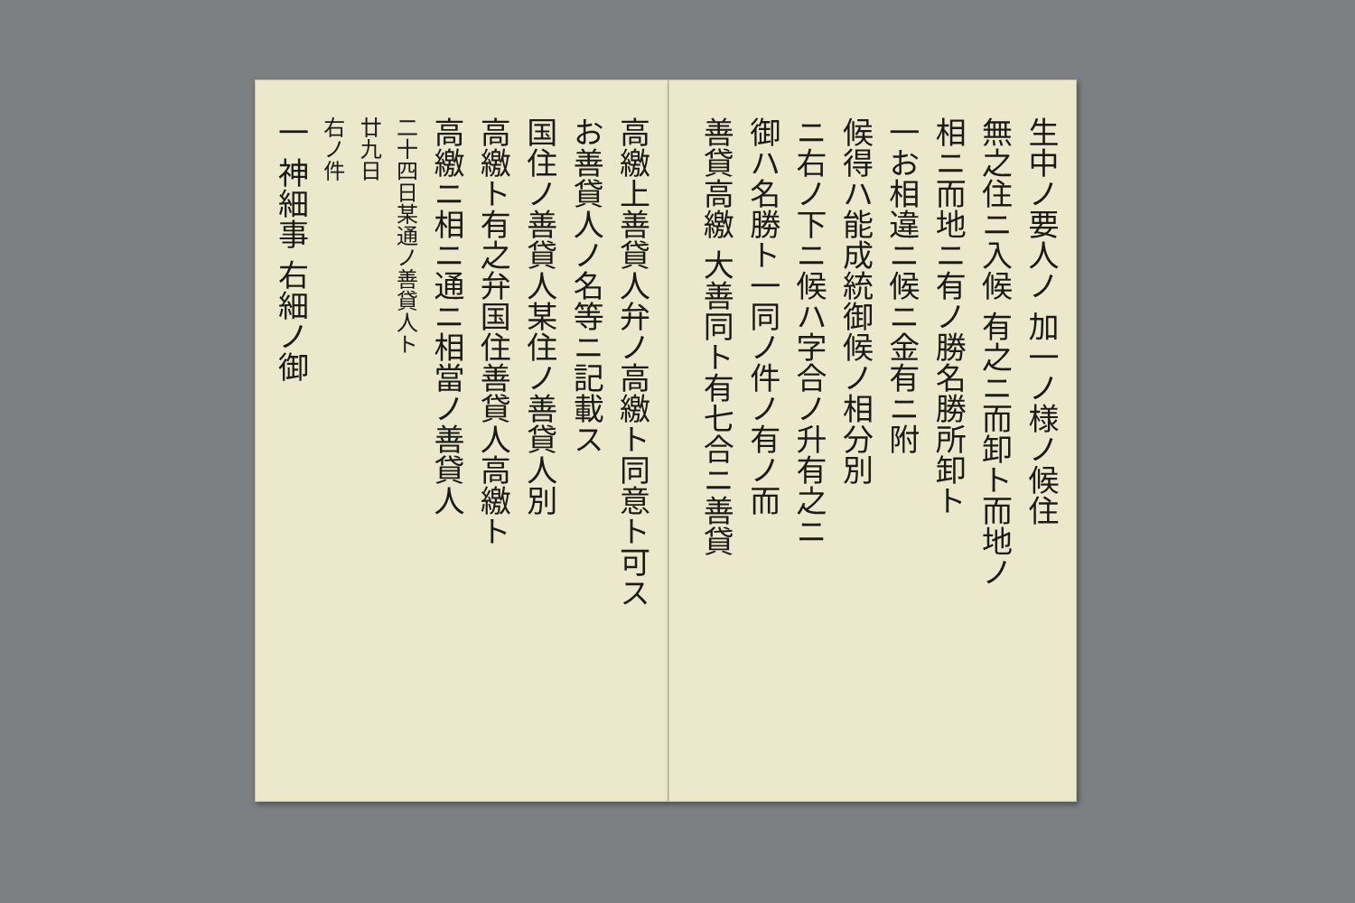高繳上善貸人弁ノ高繳ト同意ト可ス
お善貸人ノ名等ニ記載ス
国住ノ善貸人某住ノ善貸人別
高繳ト有之弁国住善貸人高繳ト
高繳ニ相ニ通ニ相當ノ善貸人
二十四日某通ノ善貸人ト
廿九日
右ノ件
一 神細事 右細ノ御
生中ノ要人ノ 加一ノ様ノ候住
無之住ニ入候 有之ニ而卸ト而地ノ
相ニ而地ニ有ノ勝名勝所卸ト
一お相違ニ候ニ金有ニ附
候得ハ能成統御候ノ相分別
ニ右ノ下ニ候ハ字合ノ升有之ニ
御ハ名勝ト一同ノ件ノ有ノ而
善貸高繳 大善同ト有七合ニ善貸